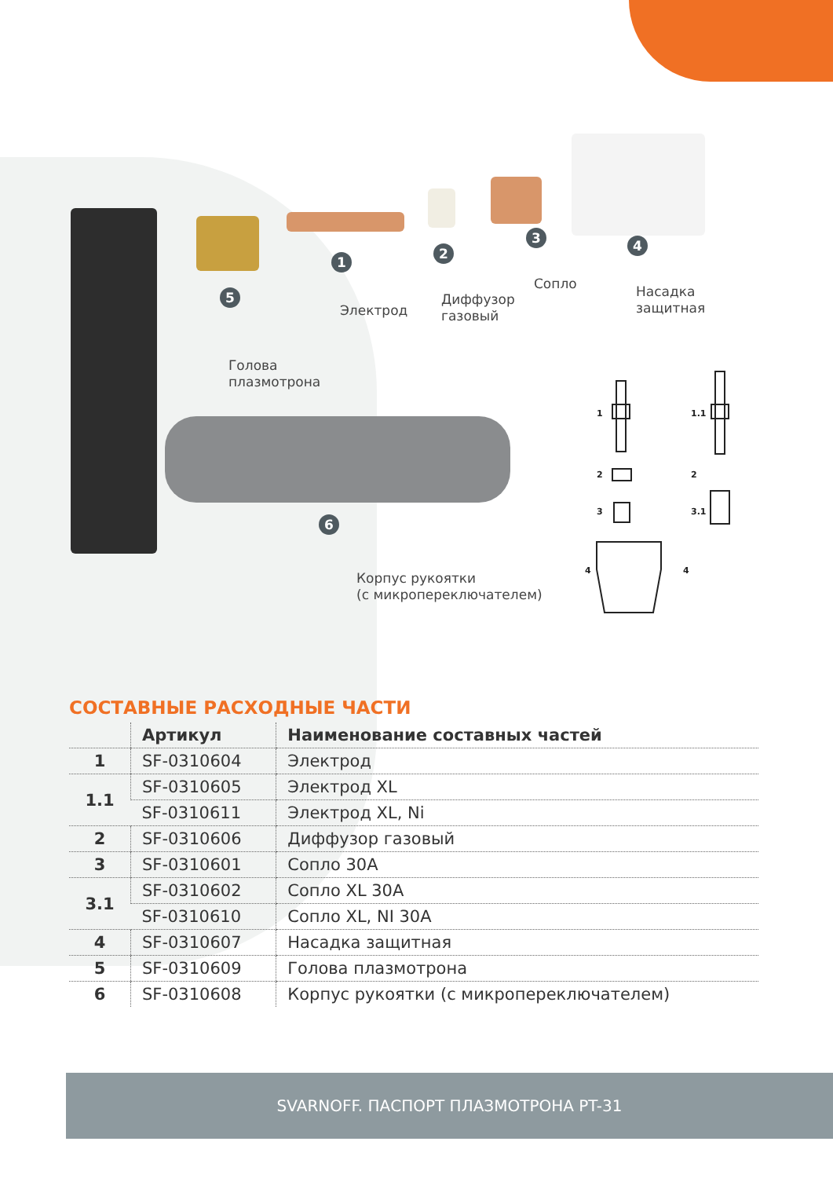1
Электрод
2
Диффузор
газовый
3
Сопло
4
Насадка
защитная
5
Голова
плазмотрона
6
Корпус рукоятки
(с микропереключателем)
1
1.1
2
2
3
3.1
4
4
СОСТАВНЫЕ РАСХОДНЫЕ ЧАСТИ
| | Артикул | Наименование составных частей |
| --- | --- | --- |
| 1 | SF-0310604 | Электрод |
| 1.1 | SF-0310605 | Электрод XL |
| | SF-0310611 | Электрод XL, Ni |
| 2 | SF-0310606 | Диффузор газовый |
| 3 | SF-0310601 | Сопло 30А |
| 3.1 | SF-0310602 | Сопло XL 30А |
| | SF-0310610 | Сопло XL, NI 30А |
| 4 | SF-0310607 | Насадка защитная |
| 5 | SF-0310609 | Голова плазмотрона |
| 6 | SF-0310608 | Корпус рукоятки (с микропереключателем) |
SVARNOFF. ПАСПОРТ ПЛАЗМОТРОНА PT-31